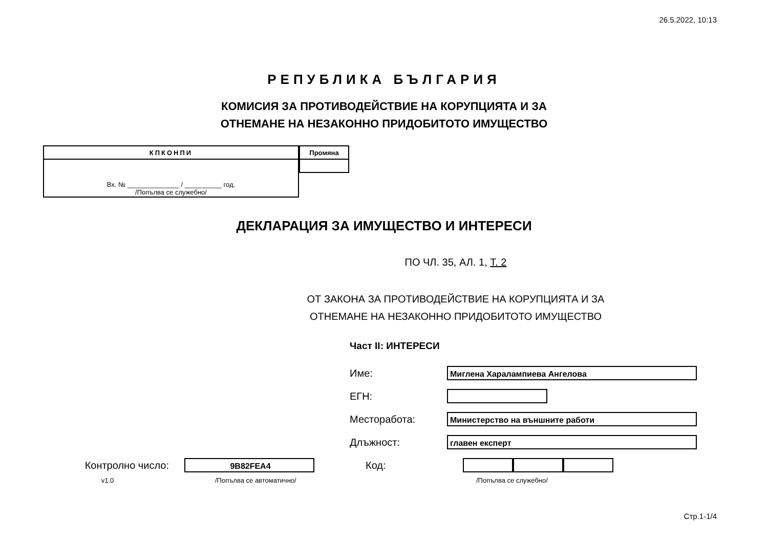26.5.2022, 10:13
РЕПУБЛИКА БЪЛГАРИЯ
КОМИСИЯ ЗА ПРОТИВОДЕЙСТВИЕ НА КОРУПЦИЯТА И ЗА
ОТНЕМАНЕ НА НЕЗАКОННО ПРИДОБИТОТО ИМУЩЕСТВО
| КПКОНПИ |
| --- |
| Вх. № ______________ / __________ год. /Попълва се служебно/ |
| Промяна |
| --- |
ДЕКЛАРАЦИЯ ЗА ИМУЩЕСТВО И ИНТЕРЕСИ
ПО ЧЛ. 35, АЛ. 1, Т. 2
ОТ ЗАКОНА ЗА ПРОТИВОДЕЙСТВИЕ НА КОРУПЦИЯТА И ЗА
ОТНЕМАНЕ НА НЕЗАКОННО ПРИДОБИТОТО ИМУЩЕСТВО
Част II: ИНТЕРЕСИ
Име:
Миглена Харалампиева Ангелова
ЕГН:
Месторабота:
Министерство на външните работи
Длъжност:
главен експерт
Контролно число:
9B82FEA4
Код:
v1.0 /Попълва се автоматично/ /Попълва се служебно/
Стр.1-1/4